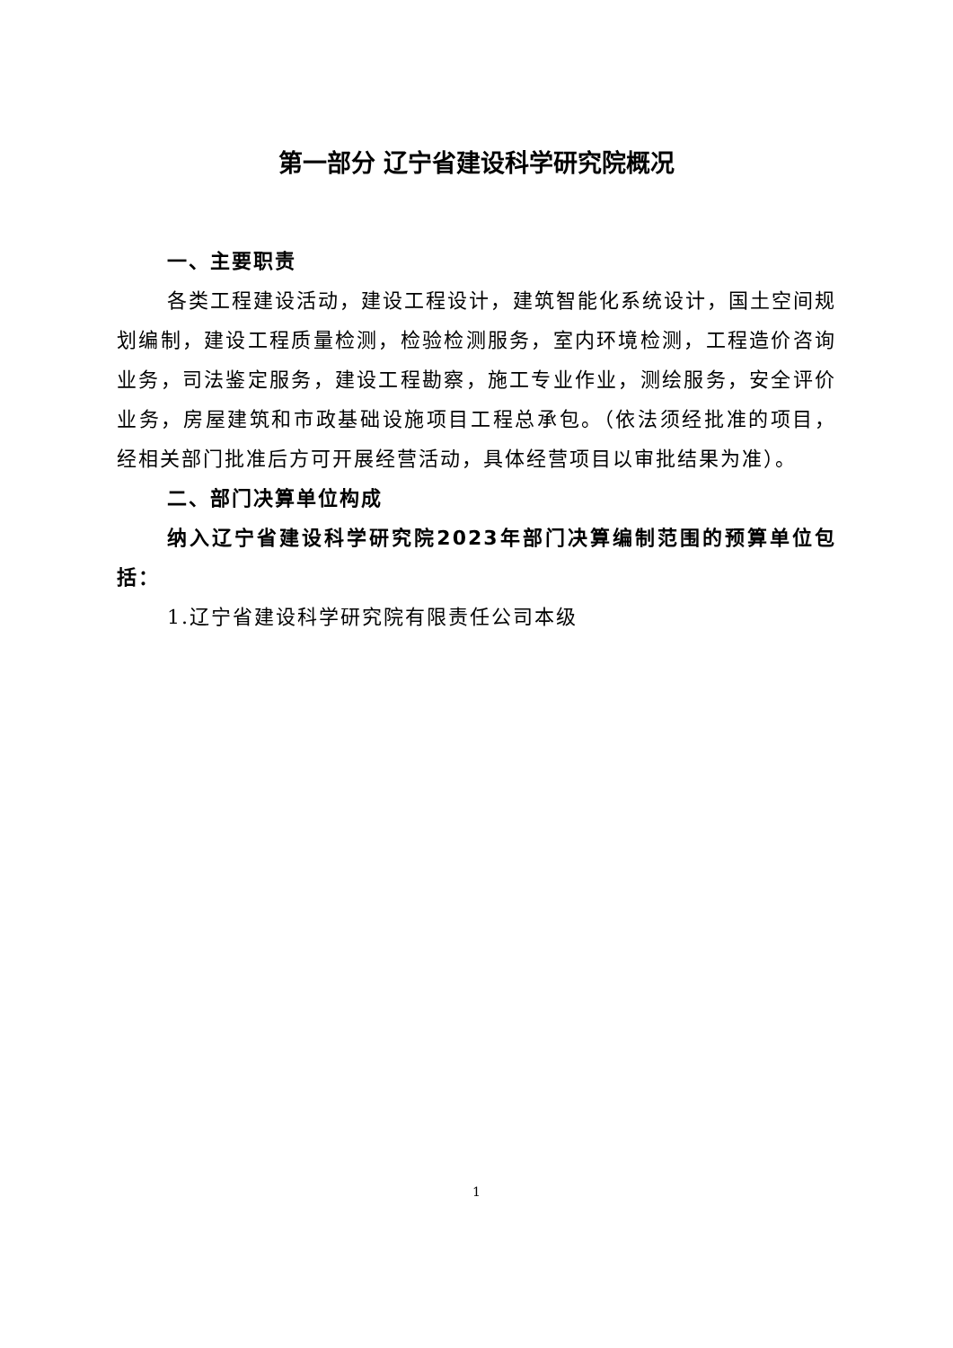第一部分 辽宁省建设科学研究院概况
一、主要职责
各类工程建设活动，建设工程设计，建筑智能化系统设计，国土空间规划编制，建设工程质量检测，检验检测服务，室内环境检测，工程造价咨询业务，司法鉴定服务，建设工程勘察，施工专业作业，测绘服务，安全评价业务，房屋建筑和市政基础设施项目工程总承包。（依法须经批准的项目，经相关部门批准后方可开展经营活动，具体经营项目以审批结果为准）。
二、部门决算单位构成
纳入辽宁省建设科学研究院2023年部门决算编制范围的预算单位包括：
1.辽宁省建设科学研究院有限责任公司本级
1